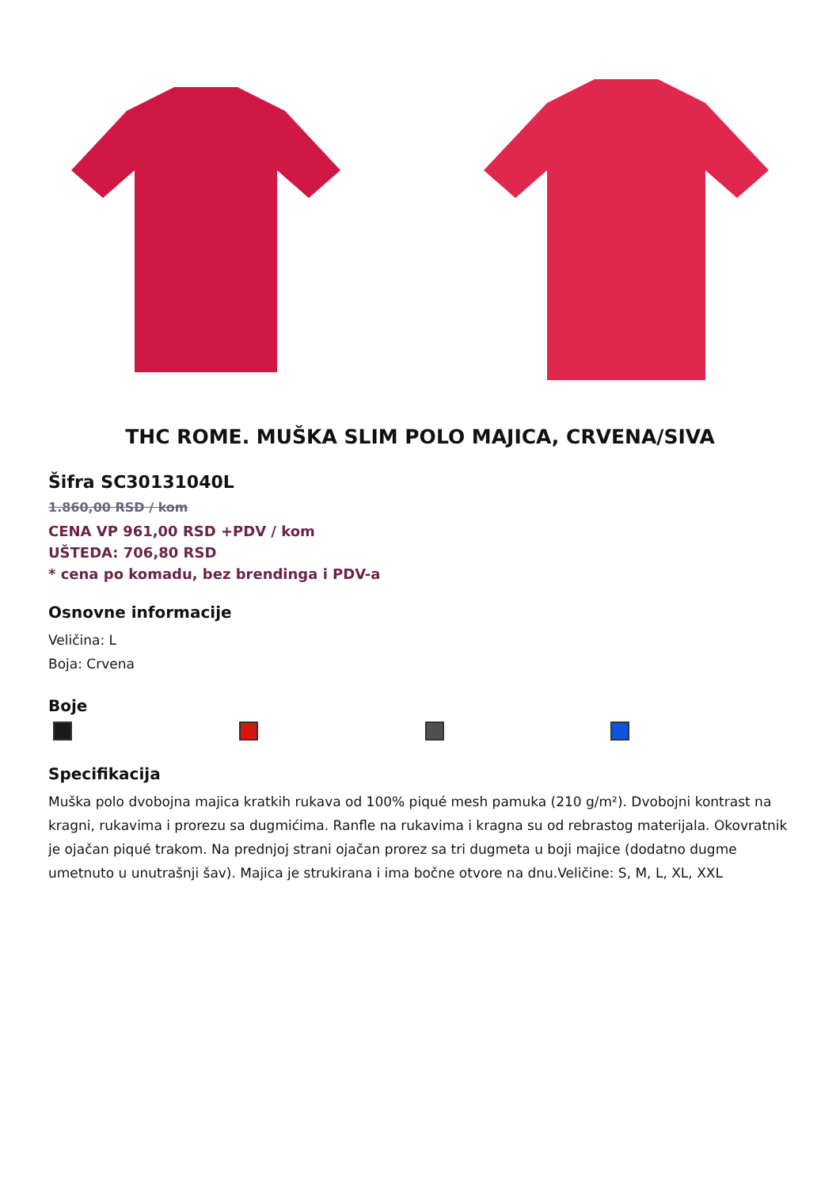THC ROME. MUŠKA SLIM POLO MAJICA, CRVENA/SIVA
Šifra SC30131040L
1.860,00 RSD / kom
CENA VP 961,00 RSD +PDV / kom
UŠTEDA: 706,80 RSD
* cena po komadu, bez brendinga i PDV-a
Osnovne informacije
Veličina: L
Boja: Crvena
Boje
Specifikacija
Muška polo dvobojna majica kratkih rukava od 100% piqué mesh pamuka (210 g/m²). Dvobojni kontrast na kragni, rukavima i prorezu sa dugmićima. Ranfle na rukavima i kragna su od rebrastog materijala. Okovratnik je ojačan piqué trakom. Na prednjoj strani ojačan prorez sa tri dugmeta u boji majice (dodatno dugme umetnuto u unutrašnji šav). Majica je strukirana i ima bočne otvore na dnu.Veličine: S, M, L, XL, XXL